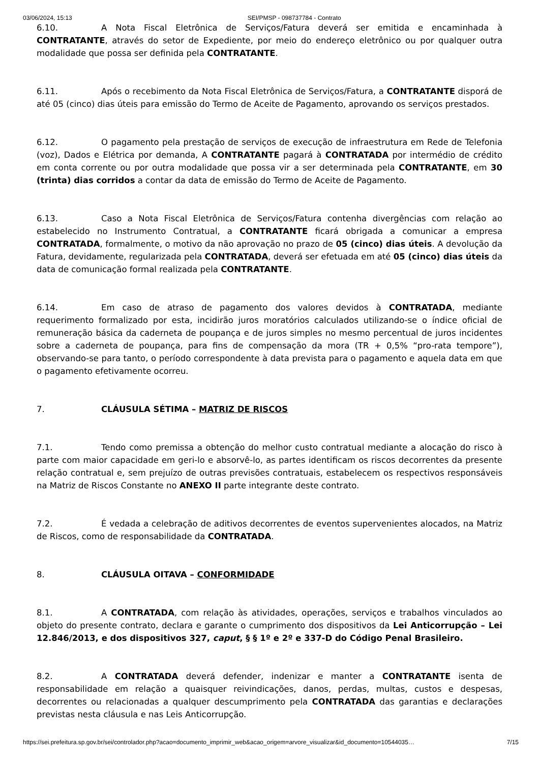03/06/2024, 15:13 SEI/PMSP - 098737784 - Contrato
6.10. A Nota Fiscal Eletrônica de Serviços/Fatura deverá ser emitida e encaminhada à CONTRATANTE, através do setor de Expediente, por meio do endereço eletrônico ou por qualquer outra modalidade que possa ser definida pela CONTRATANTE.
6.11. Após o recebimento da Nota Fiscal Eletrônica de Serviços/Fatura, a CONTRATANTE disporá de até 05 (cinco) dias úteis para emissão do Termo de Aceite de Pagamento, aprovando os serviços prestados.
6.12. O pagamento pela prestação de serviços de execução de infraestrutura em Rede de Telefonia (voz), Dados e Elétrica por demanda, A CONTRATANTE pagará à CONTRATADA por intermédio de crédito em conta corrente ou por outra modalidade que possa vir a ser determinada pela CONTRATANTE, em 30 (trinta) dias corridos a contar da data de emissão do Termo de Aceite de Pagamento.
6.13. Caso a Nota Fiscal Eletrônica de Serviços/Fatura contenha divergências com relação ao estabelecido no Instrumento Contratual, a CONTRATANTE ficará obrigada a comunicar a empresa CONTRATADA, formalmente, o motivo da não aprovação no prazo de 05 (cinco) dias úteis. A devolução da Fatura, devidamente, regularizada pela CONTRATADA, deverá ser efetuada em até 05 (cinco) dias úteis da data de comunicação formal realizada pela CONTRATANTE.
6.14. Em caso de atraso de pagamento dos valores devidos à CONTRATADA, mediante requerimento formalizado por esta, incidirão juros moratórios calculados utilizando-se o índice oficial de remuneração básica da caderneta de poupança e de juros simples no mesmo percentual de juros incidentes sobre a caderneta de poupança, para fins de compensação da mora (TR + 0,5% “pro-rata tempore”), observando-se para tanto, o período correspondente à data prevista para o pagamento e aquela data em que o pagamento efetivamente ocorreu.
7. CLÁUSULA SÉTIMA – MATRIZ DE RISCOS
7.1. Tendo como premissa a obtenção do melhor custo contratual mediante a alocação do risco à parte com maior capacidade em geri-lo e absorvê-lo, as partes identificam os riscos decorrentes da presente relação contratual e, sem prejuízo de outras previsões contratuais, estabelecem os respectivos responsáveis na Matriz de Riscos Constante no ANEXO II parte integrante deste contrato.
7.2. É vedada a celebração de aditivos decorrentes de eventos supervenientes alocados, na Matriz de Riscos, como de responsabilidade da CONTRATADA.
8. CLÁUSULA OITAVA – CONFORMIDADE
8.1. A CONTRATADA, com relação às atividades, operações, serviços e trabalhos vinculados ao objeto do presente contrato, declara e garante o cumprimento dos dispositivos da Lei Anticorrupção – Lei 12.846/2013, e dos dispositivos 327, caput, § § 1º e 2º e 337-D do Código Penal Brasileiro.
8.2. A CONTRATADA deverá defender, indenizar e manter a CONTRATANTE isenta de responsabilidade em relação a quaisquer reivindicações, danos, perdas, multas, custos e despesas, decorrentes ou relacionadas a qualquer descumprimento pela CONTRATADA das garantias e declarações previstas nesta cláusula e nas Leis Anticorrupção.
https://sei.prefeitura.sp.gov.br/sei/controlador.php?acao=documento_imprimir_web&acao_origem=arvore_visualizar&id_documento=10544035… 7/15